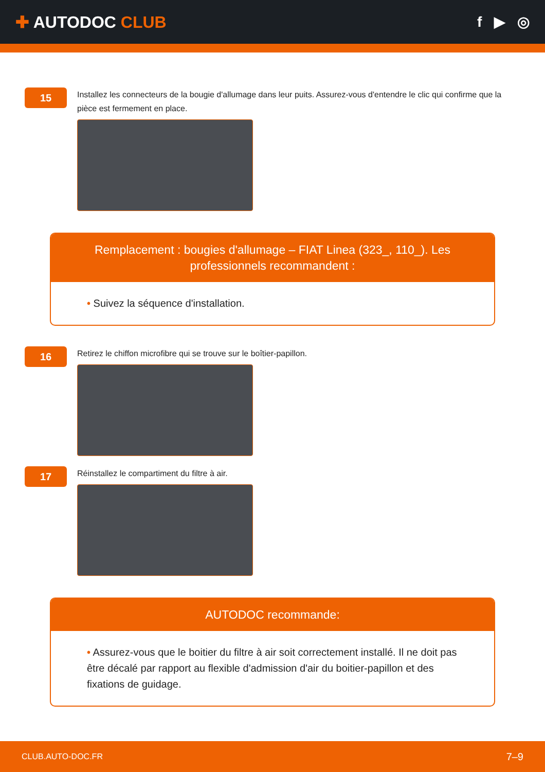✚ AUTODOC CLUB f ▶ ◎
15
Installez les connecteurs de la bougie d'allumage dans leur puits. Assurez-vous d'entendre le clic qui confirme que la pièce est fermement en place.
Remplacement : bougies d'allumage – FIAT Linea (323_, 110_). Les professionnels recommandent :
• Suivez la séquence d'installation.
16
Retirez le chiffon microfibre qui se trouve sur le boîtier-papillon.
17
Réinstallez le compartiment du filtre à air.
AUTODOC recommande:
• Assurez-vous que le boitier du filtre à air soit correctement installé. Il ne doit pas être décalé par rapport au flexible d'admission d'air du boitier-papillon et des fixations de guidage.
CLUB.AUTO-DOC.FR 7–9